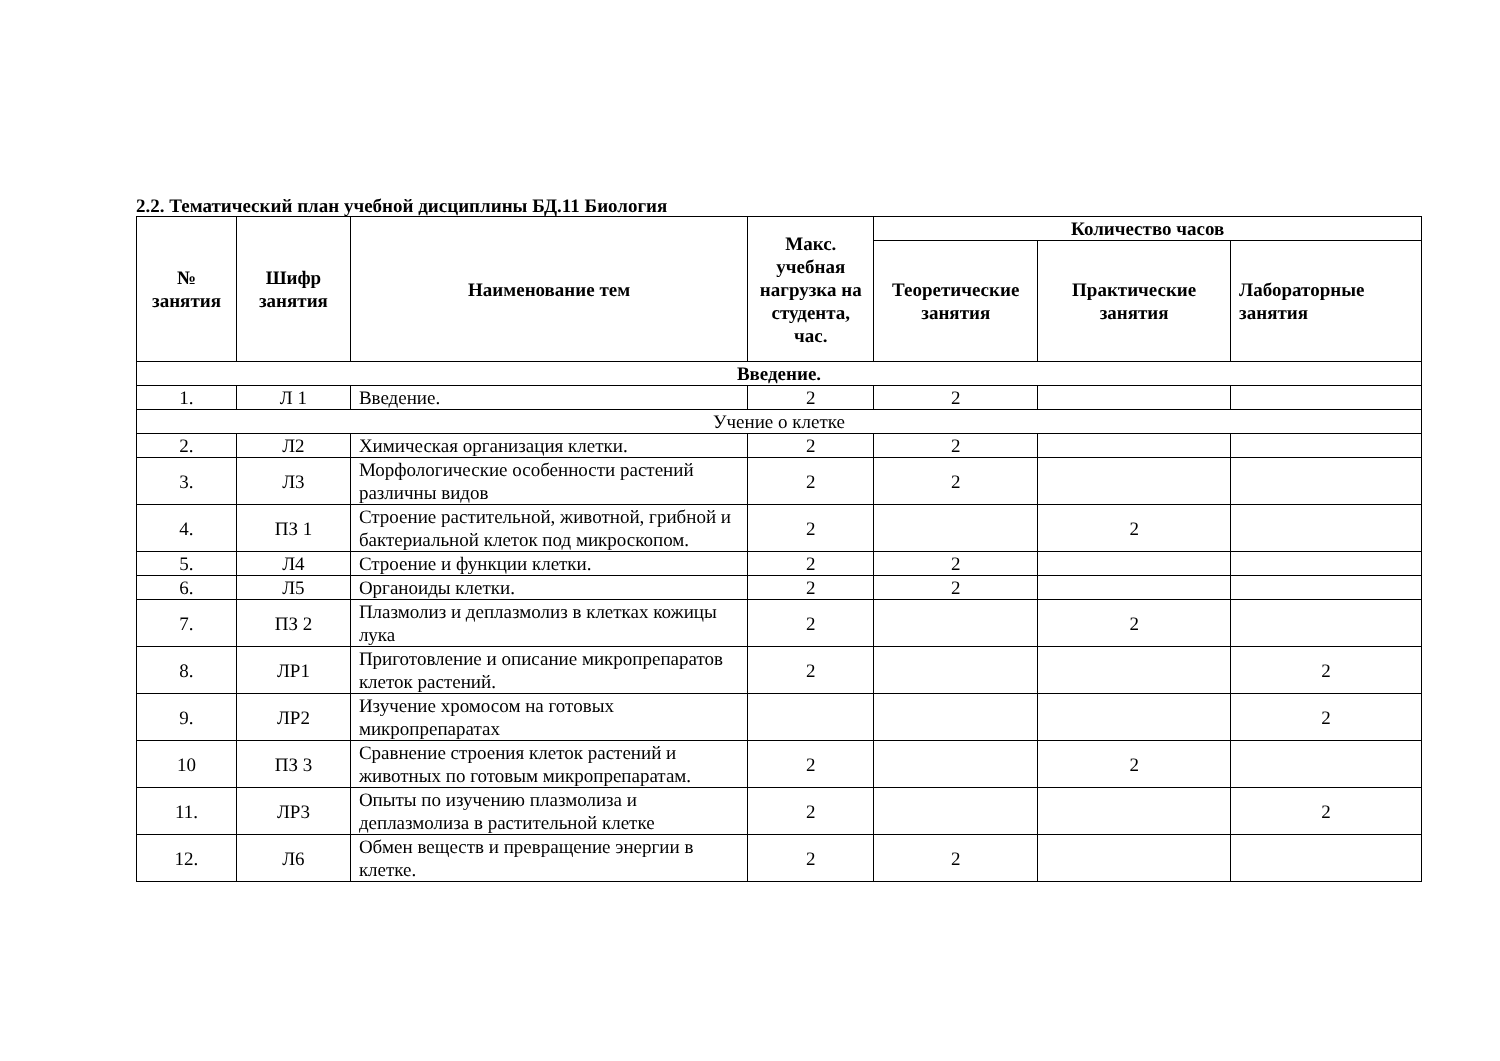2.2. Тематический план учебной дисциплины БД.11 Биология
| № занятия | Шифр занятия | Наименование тем | Макс. учебная нагрузка на студента, час. | Количество часов | | |
| --- | --- | --- | --- | --- | --- | --- |
| | | | | Теоретические занятия | Практические занятия | Лабораторные занятия |
| Введение. | | | | | | |
| 1. | Л 1 | Введение. | 2 | 2 | | |
| Учение о клетке | | | | | | |
| 2. | Л2 | Химическая организация клетки. | 2 | 2 | | |
| 3. | Л3 | Морфологические особенности растений различны видов | 2 | 2 | | |
| 4. | ПЗ 1 | Строение растительной, животной, грибной и бактериальной клеток под микроскопом. | 2 | | 2 | |
| 5. | Л4 | Строение и функции клетки. | 2 | 2 | | |
| 6. | Л5 | Органоиды клетки. | 2 | 2 | | |
| 7. | ПЗ 2 | Плазмолиз и деплазмолиз в клетках кожицы лука | 2 | | 2 | |
| 8. | ЛР1 | Приготовление и описание микропрепаратов клеток растений. | 2 | | | 2 |
| 9. | ЛР2 | Изучение хромосом на готовых микропрепаратах | | | | 2 |
| 10 | ПЗ 3 | Сравнение строения клеток растений и животных по готовым микропрепаратам. | 2 | | 2 | |
| 11. | ЛР3 | Опыты по изучению плазмолиза и деплазмолиза в растительной клетке | 2 | | | 2 |
| 12. | Л6 | Обмен веществ и превращение энергии в клетке. | 2 | 2 | | |